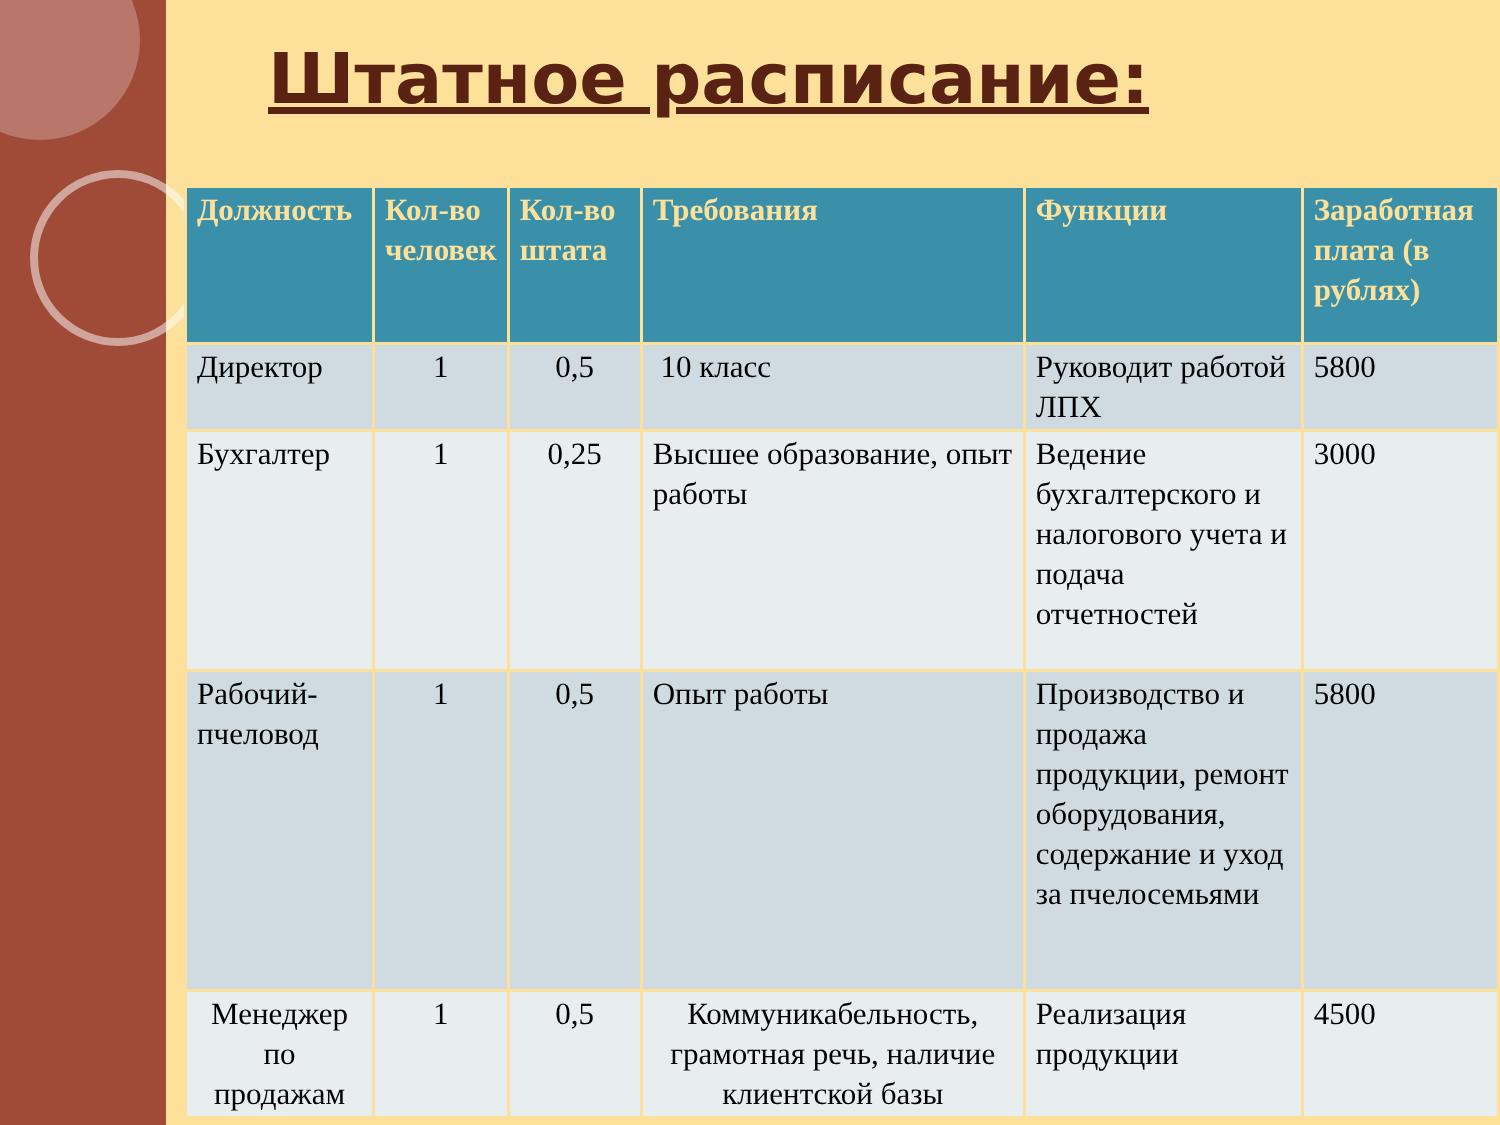Штатное расписание:
| Должность | Кол-во человек | Кол-во штата | Требования | Функции | Заработная плата (в рублях) |
| --- | --- | --- | --- | --- | --- |
| Директор | 1 | 0,5 | 10 класс | Руководит работой ЛПХ | 5800 |
| Бухгалтер | 1 | 0,25 | Высшее образование, опыт работы | Ведение бухгалтерского и налогового учета и подача отчетностей | 3000 |
| Рабочий-пчеловод | 1 | 0,5 | Опыт работы | Производство и продажа продукции, ремонт оборудования, содержание и уход за пчелосемьями | 5800 |
| Менеджер по продажам | 1 | 0,5 | Коммуникабельность, грамотная речь, наличие клиентской базы | Реализация продукции | 4500 |